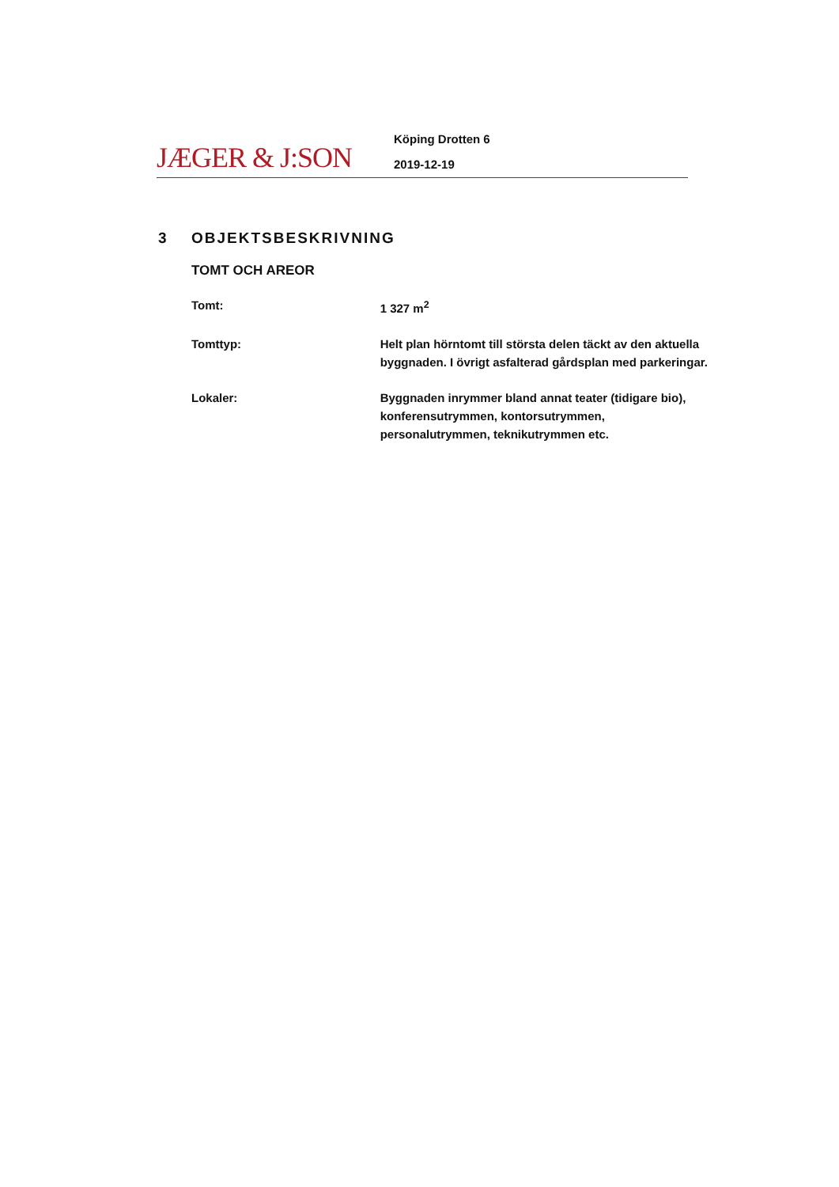JÆGER & J:SON
Köping Drotten 6
2019-12-19
3 OBJEKTSBESKRIVNING
TOMT OCH AREOR
Tomt: 1 327 m<sup>2</sup>
Tomttyp: Helt plan hörntomt till största delen täckt av den aktuella byggnaden. I övrigt asfalterad gårdsplan med parkeringar.
Lokaler: Byggnaden inrymmer bland annat teater (tidigare bio), konferensutrymmen, kontorsutrymmen, personalutrymmen, teknikutrymmen etc.